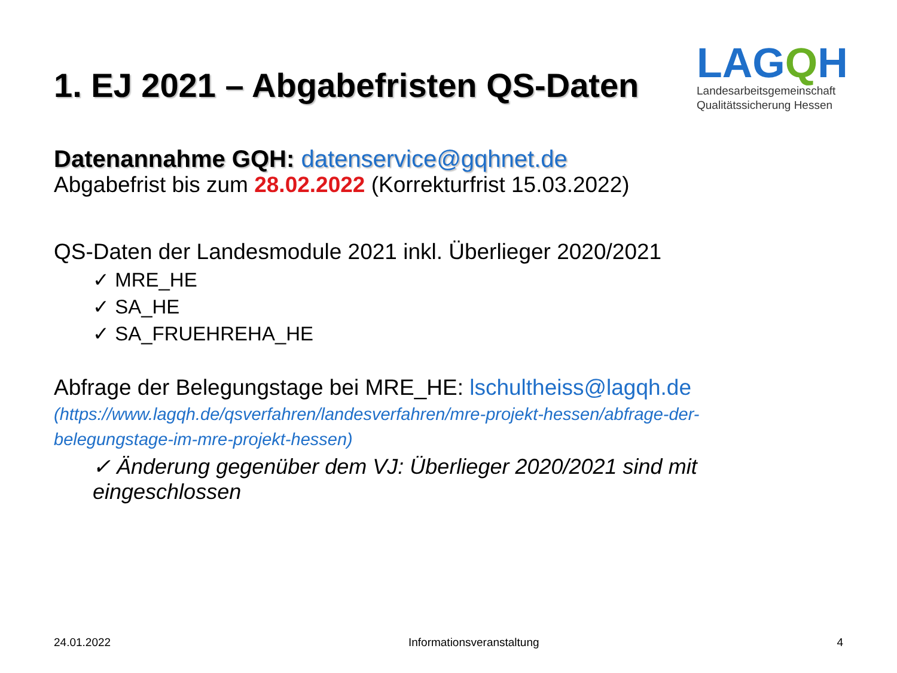1. EJ 2021 – Abgabefristen QS-Daten
LAGQH
Landesarbeitsgemeinschaft
Qualitätssicherung Hessen
Datenannahme GQH: datenservice@gqhnet.de
Abgabefrist bis zum 28.02.2022 (Korrekturfrist 15.03.2022)
QS-Daten der Landesmodule 2021 inkl. Überlieger 2020/2021
✓ MRE_HE
✓ SA_HE
✓ SA_FRUEHREHA_HE
Abfrage der Belegungstage bei MRE_HE: lschultheiss@lagqh.de
(https://www.lagqh.de/qsverfahren/landesverfahren/mre-projekt-hessen/abfrage-der-belegungstage-im-mre-projekt-hessen)
✓ Änderung gegenüber dem VJ: Überlieger 2020/2021 sind mit eingeschlossen
24.01.2022 Informationsveranstaltung 4